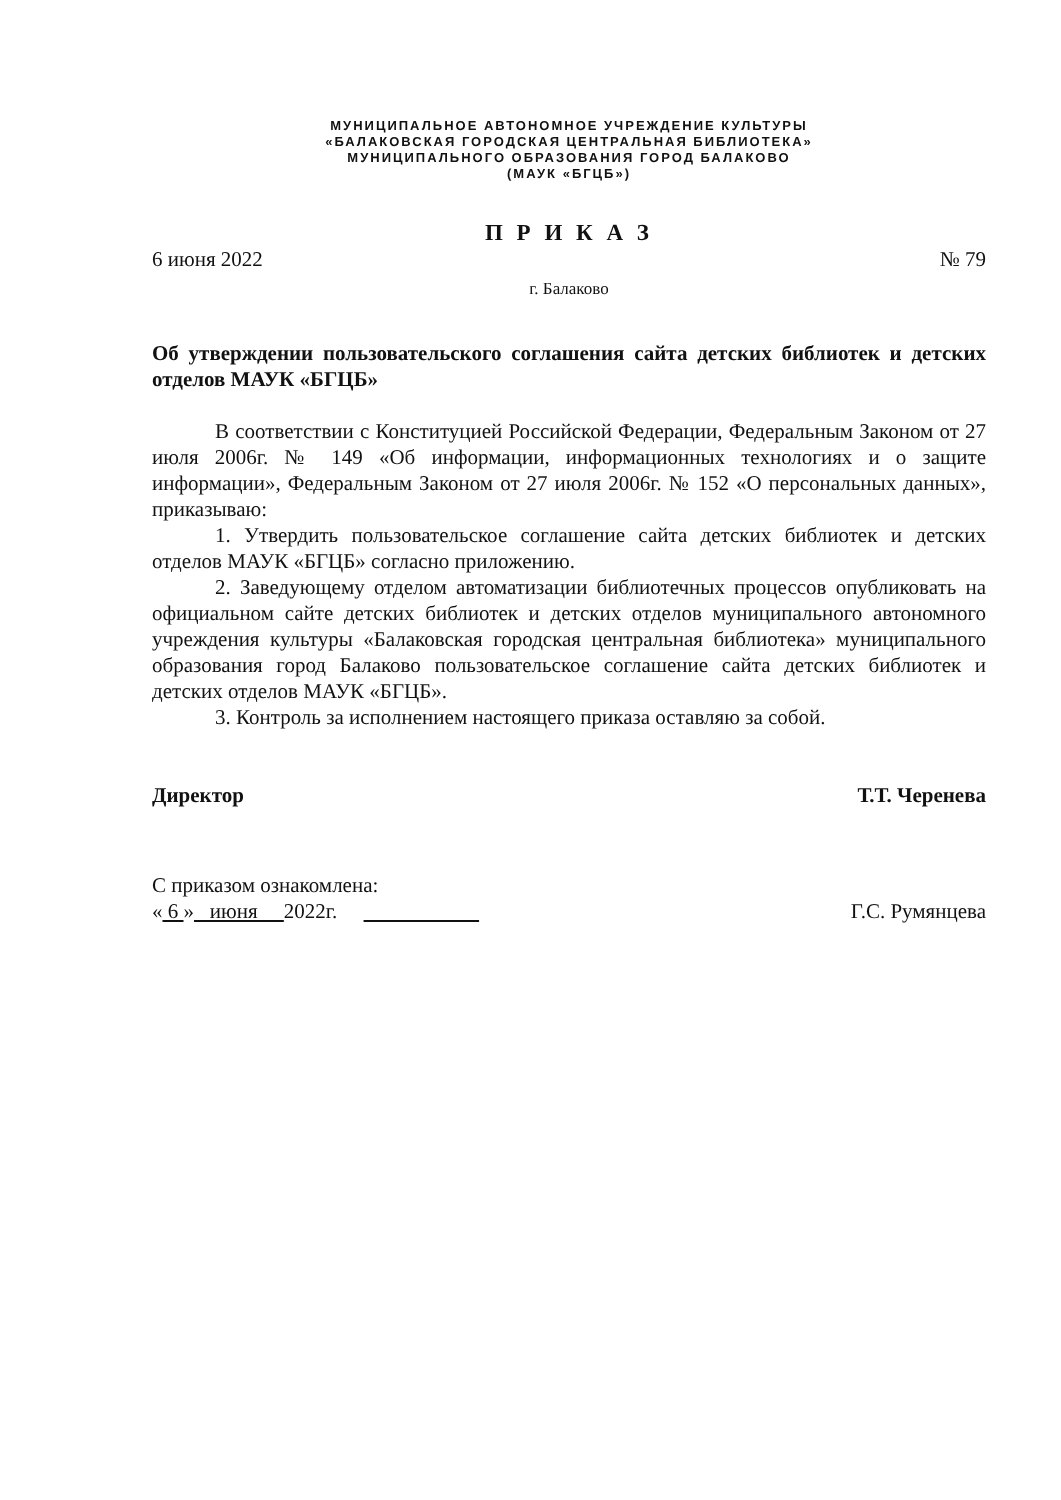МУНИЦИПАЛЬНОЕ АВТОНОМНОЕ УЧРЕЖДЕНИЕ КУЛЬТУРЫ
«БАЛАКОВСКАЯ ГОРОДСКАЯ ЦЕНТРАЛЬНАЯ БИБЛИОТЕКА»
МУНИЦИПАЛЬНОГО ОБРАЗОВАНИЯ ГОРОД БАЛАКОВО
(МАУК «БГЦБ»)
П Р И К А З
6 июня 2022 № 79
г. Балаково
Об утверждении пользовательского соглашения сайта детских библиотек и детских отделов МАУК «БГЦБ»
В соответствии с Конституцией Российской Федерации, Федеральным Законом от 27 июля 2006г. № 149 «Об информации, информационных технологиях и о защите информации», Федеральным Законом от 27 июля 2006г. № 152 «О персональных данных», приказываю:
1. Утвердить пользовательское соглашение сайта детских библиотек и детских отделов МАУК «БГЦБ» согласно приложению.
2. Заведующему отделом автоматизации библиотечных процессов опубликовать на официальном сайте детских библиотек и детских отделов муниципального автономного учреждения культуры «Балаковская городская центральная библиотека» муниципального образования город Балаково пользовательское соглашение сайта детских библиотек и детских отделов МАУК «БГЦБ».
3. Контроль за исполнением настоящего приказа оставляю за собой.
Директор Т.Т. Черенева
С приказом ознакомлена:
« 6 » июня 2022г. Г.С. Румянцева